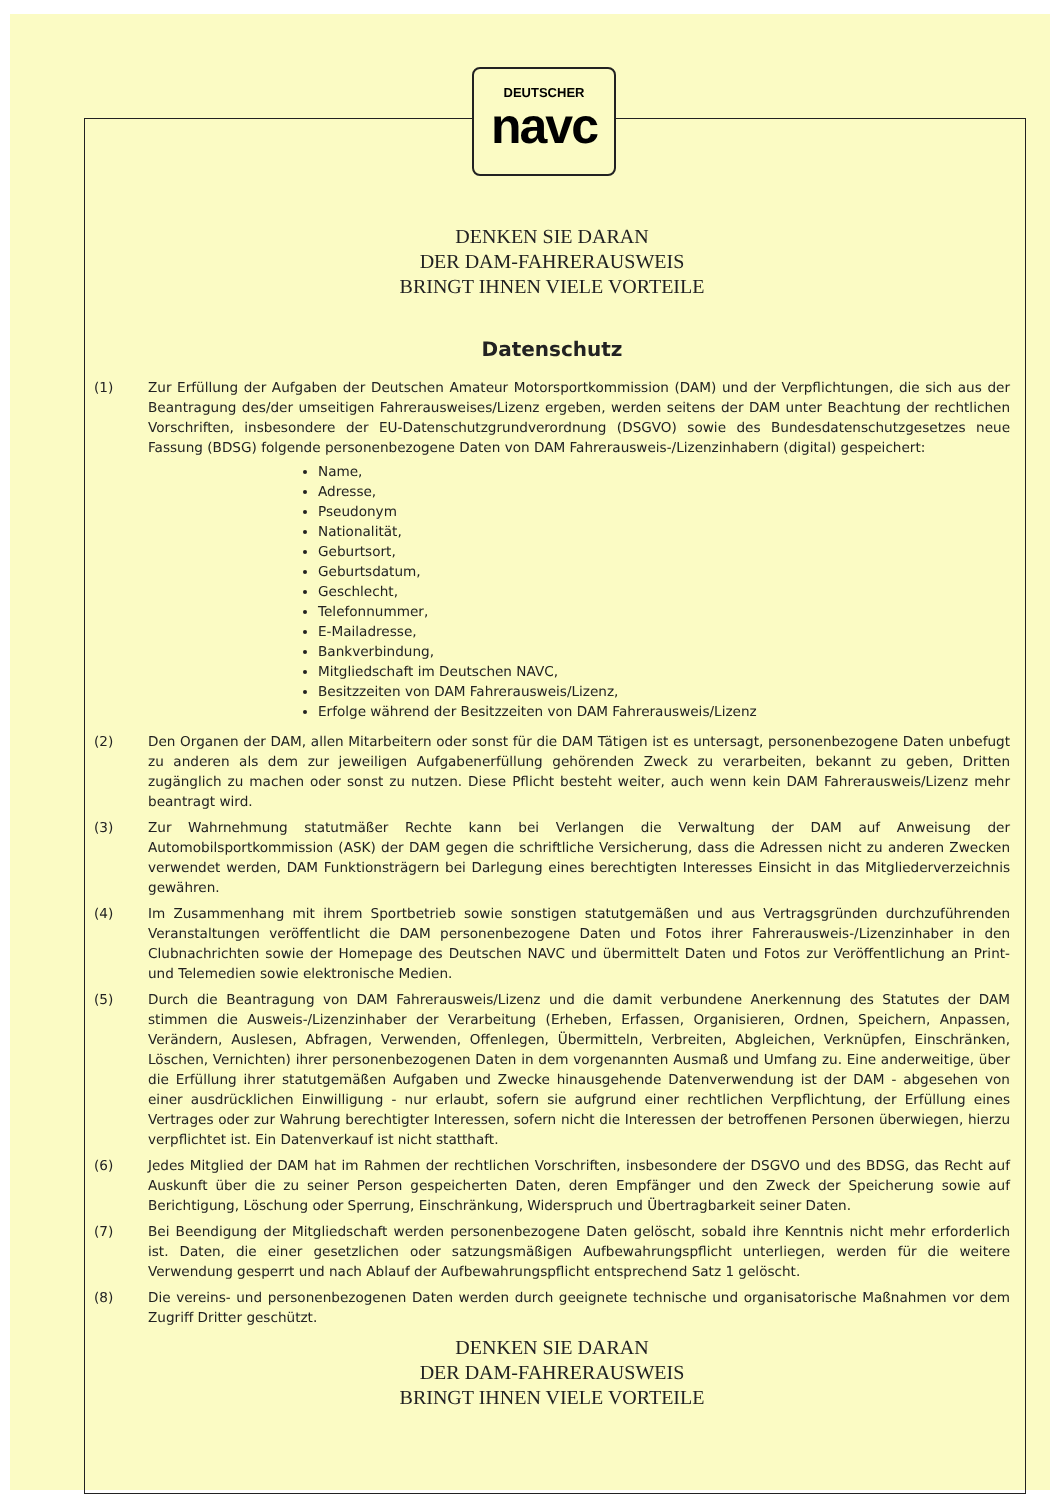DEUTSCHER
navc
DENKEN SIE DARAN
DER DAM-FAHRERAUSWEIS
BRINGT IHNEN VIELE VORTEILE
Datenschutz
(1) Zur Erfüllung der Aufgaben der Deutschen Amateur Motorsportkommission (DAM) und der Verpflichtungen, die sich aus der Beantragung des/der umseitigen Fahrerausweises/Lizenz ergeben, werden seitens der DAM unter Beachtung der rechtlichen Vorschriften, insbesondere der EU-Datenschutzgrundverordnung (DSGVO) sowie des Bundesdatenschutzgesetzes neue Fassung (BDSG) folgende personenbezogene Daten von DAM Fahrerausweis-/Lizenzinhabern (digital) gespeichert:
Name,
Adresse,
Pseudonym
Nationalität,
Geburtsort,
Geburtsdatum,
Geschlecht,
Telefonnummer,
E-Mailadresse,
Bankverbindung,
Mitgliedschaft im Deutschen NAVC,
Besitzzeiten von DAM Fahrerausweis/Lizenz,
Erfolge während der Besitzzeiten von DAM Fahrerausweis/Lizenz
(2) Den Organen der DAM, allen Mitarbeitern oder sonst für die DAM Tätigen ist es untersagt, personenbezogene Daten unbefugt zu anderen als dem zur jeweiligen Aufgabenerfüllung gehörenden Zweck zu verarbeiten, bekannt zu geben, Dritten zugänglich zu machen oder sonst zu nutzen. Diese Pflicht besteht weiter, auch wenn kein DAM Fahrerausweis/Lizenz mehr beantragt wird.
(3) Zur Wahrnehmung statutmäßer Rechte kann bei Verlangen die Verwaltung der DAM auf Anweisung der Automobilsportkommission (ASK) der DAM gegen die schriftliche Versicherung, dass die Adressen nicht zu anderen Zwecken verwendet werden, DAM Funktionsträgern bei Darlegung eines berechtigten Interesses Einsicht in das Mitgliederverzeichnis gewähren.
(4) Im Zusammenhang mit ihrem Sportbetrieb sowie sonstigen statutgemäßen und aus Vertragsgründen durchzuführenden Veranstaltungen veröffentlicht die DAM personenbezogene Daten und Fotos ihrer Fahrerausweis-/Lizenzinhaber in den Clubnachrichten sowie der Homepage des Deutschen NAVC und übermittelt Daten und Fotos zur Veröffentlichung an Print- und Telemedien sowie elektronische Medien.
(5) Durch die Beantragung von DAM Fahrerausweis/Lizenz und die damit verbundene Anerkennung des Statutes der DAM stimmen die Ausweis-/Lizenzinhaber der Verarbeitung (Erheben, Erfassen, Organisieren, Ordnen, Speichern, Anpassen, Verändern, Auslesen, Abfragen, Verwenden, Offenlegen, Übermitteln, Verbreiten, Abgleichen, Verknüpfen, Einschränken, Löschen, Vernichten) ihrer personenbezogenen Daten in dem vorgenannten Ausmaß und Umfang zu. Eine anderweitige, über die Erfüllung ihrer statutgemäßen Aufgaben und Zwecke hinausgehende Datenverwendung ist der DAM - abgesehen von einer ausdrücklichen Einwilligung - nur erlaubt, sofern sie aufgrund einer rechtlichen Verpflichtung, der Erfüllung eines Vertrages oder zur Wahrung berechtigter Interessen, sofern nicht die Interessen der betroffenen Personen überwiegen, hierzu verpflichtet ist. Ein Datenverkauf ist nicht statthaft.
(6) Jedes Mitglied der DAM hat im Rahmen der rechtlichen Vorschriften, insbesondere der DSGVO und des BDSG, das Recht auf Auskunft über die zu seiner Person gespeicherten Daten, deren Empfänger und den Zweck der Speicherung sowie auf Berichtigung, Löschung oder Sperrung, Einschränkung, Widerspruch und Übertragbarkeit seiner Daten.
(7) Bei Beendigung der Mitgliedschaft werden personenbezogene Daten gelöscht, sobald ihre Kenntnis nicht mehr erforderlich ist. Daten, die einer gesetzlichen oder satzungsmäßigen Aufbewahrungspflicht unterliegen, werden für die weitere Verwendung gesperrt und nach Ablauf der Aufbewahrungspflicht entsprechend Satz 1 gelöscht.
(8) Die vereins- und personenbezogenen Daten werden durch geeignete technische und organisatorische Maßnahmen vor dem Zugriff Dritter geschützt.
DENKEN SIE DARAN
DER DAM-FAHRERAUSWEIS
BRINGT IHNEN VIELE VORTEILE